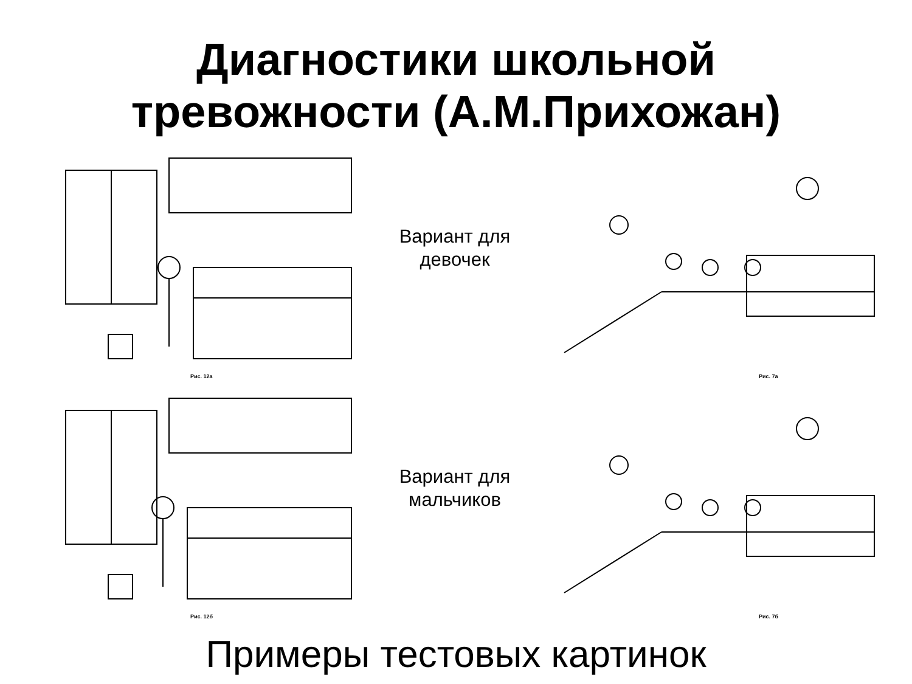Диагностики школьной
тревожности (А.М.Прихожан)
Рис. 12а
Вариант для
девочек
Рис. 7а
Рис. 12б
Вариант для
мальчиков
Рис. 7б
Примеры тестовых картинок